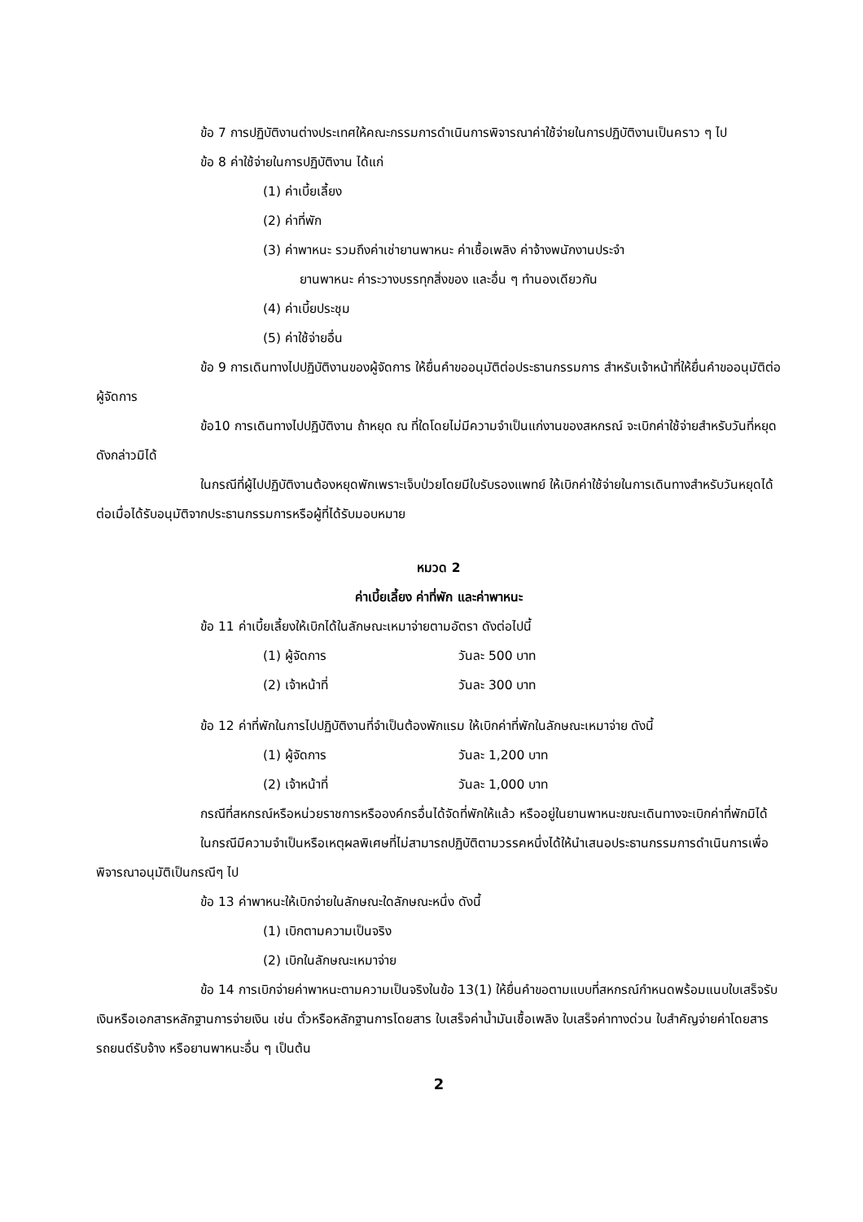ข้อ 7 การปฏิบัติงานต่างประเทศให้คณะกรรมการดำเนินการพิจารณาค่าใช้จ่ายในการปฏิบัติงานเป็นคราว ๆ ไป
ข้อ 8 ค่าใช้จ่ายในการปฏิบัติงาน ได้แก่
(1) ค่าเบี้ยเลี้ยง
(2) ค่าที่พัก
(3) ค่าพาหนะ รวมถึงค่าเช่ายานพาหนะ ค่าเชื้อเพลิง ค่าจ้างพนักงานประจำ
ยานพาหนะ ค่าระวางบรรทุกสิ่งของ และอื่น ๆ ทำนองเดียวกัน
(4) ค่าเบี้ยประชุม
(5) ค่าใช้จ่ายอื่น
ข้อ 9 การเดินทางไปปฏิบัติงานของผู้จัดการ ให้ยื่นคำขออนุมัติต่อประธานกรรมการ สำหรับเจ้าหน้าที่ให้ยื่นคำขออนุมัติต่อผู้จัดการ
ข้อ10 การเดินทางไปปฏิบัติงาน ถ้าหยุด ณ ที่ใดโดยไม่มีความจำเป็นแก่งานของสหกรณ์ จะเบิกค่าใช้จ่ายสำหรับวันที่หยุดดังกล่าวมิได้
ในกรณีที่ผู้ไปปฏิบัติงานต้องหยุดพักเพราะเจ็บป่วยโดยมีใบรับรองแพทย์ ให้เบิกค่าใช้จ่ายในการเดินทางสำหรับวันหยุดได้ต่อเมื่อได้รับอนุมัติจากประธานกรรมการหรือผู้ที่ได้รับมอบหมาย
หมวด 2
ค่าเบี้ยเลี้ยง ค่าที่พัก และค่าพาหนะ
ข้อ 11 ค่าเบี้ยเลี้ยงให้เบิกได้ในลักษณะเหมาจ่ายตามอัตรา ดังต่อไปนี้
(1) ผู้จัดการ วันละ 500 บาท
(2) เจ้าหน้าที่ วันละ 300 บาท
ข้อ 12 ค่าที่พักในการไปปฏิบัติงานที่จำเป็นต้องพักแรม ให้เบิกค่าที่พักในลักษณะเหมาจ่าย ดังนี้
(1) ผู้จัดการ วันละ 1,200 บาท
(2) เจ้าหน้าที่ วันละ 1,000 บาท
กรณีที่สหกรณ์หรือหน่วยราชการหรือองค์กรอื่นได้จัดที่พักให้แล้ว หรืออยู่ในยานพาหนะขณะเดินทางจะเบิกค่าที่พักมิได้
ในกรณีมีความจำเป็นหรือเหตุผลพิเศษที่ไม่สามารถปฏิบัติตามวรรคหนึ่งได้ให้นำเสนอประธานกรรมการดำเนินการเพื่อพิจารณาอนุมัติเป็นกรณีๆ ไป
ข้อ 13 ค่าพาหนะให้เบิกจ่ายในลักษณะใดลักษณะหนึ่ง ดังนี้
(1) เบิกตามความเป็นจริง
(2) เบิกในลักษณะเหมาจ่าย
ข้อ 14 การเบิกจ่ายค่าพาหนะตามความเป็นจริงในข้อ 13(1) ให้ยื่นคำขอตามแบบที่สหกรณ์กำหนดพร้อมแนบใบเสร็จรับเงินหรือเอกสารหลักฐานการจ่ายเงิน เช่น ตั๋วหรือหลักฐานการโดยสาร ใบเสร็จค่าน้ำมันเชื้อเพลิง ใบเสร็จค่าทางด่วน ใบสำคัญจ่ายค่าโดยสารรถยนต์รับจ้าง หรือยานพาหนะอื่น ๆ เป็นต้น
2